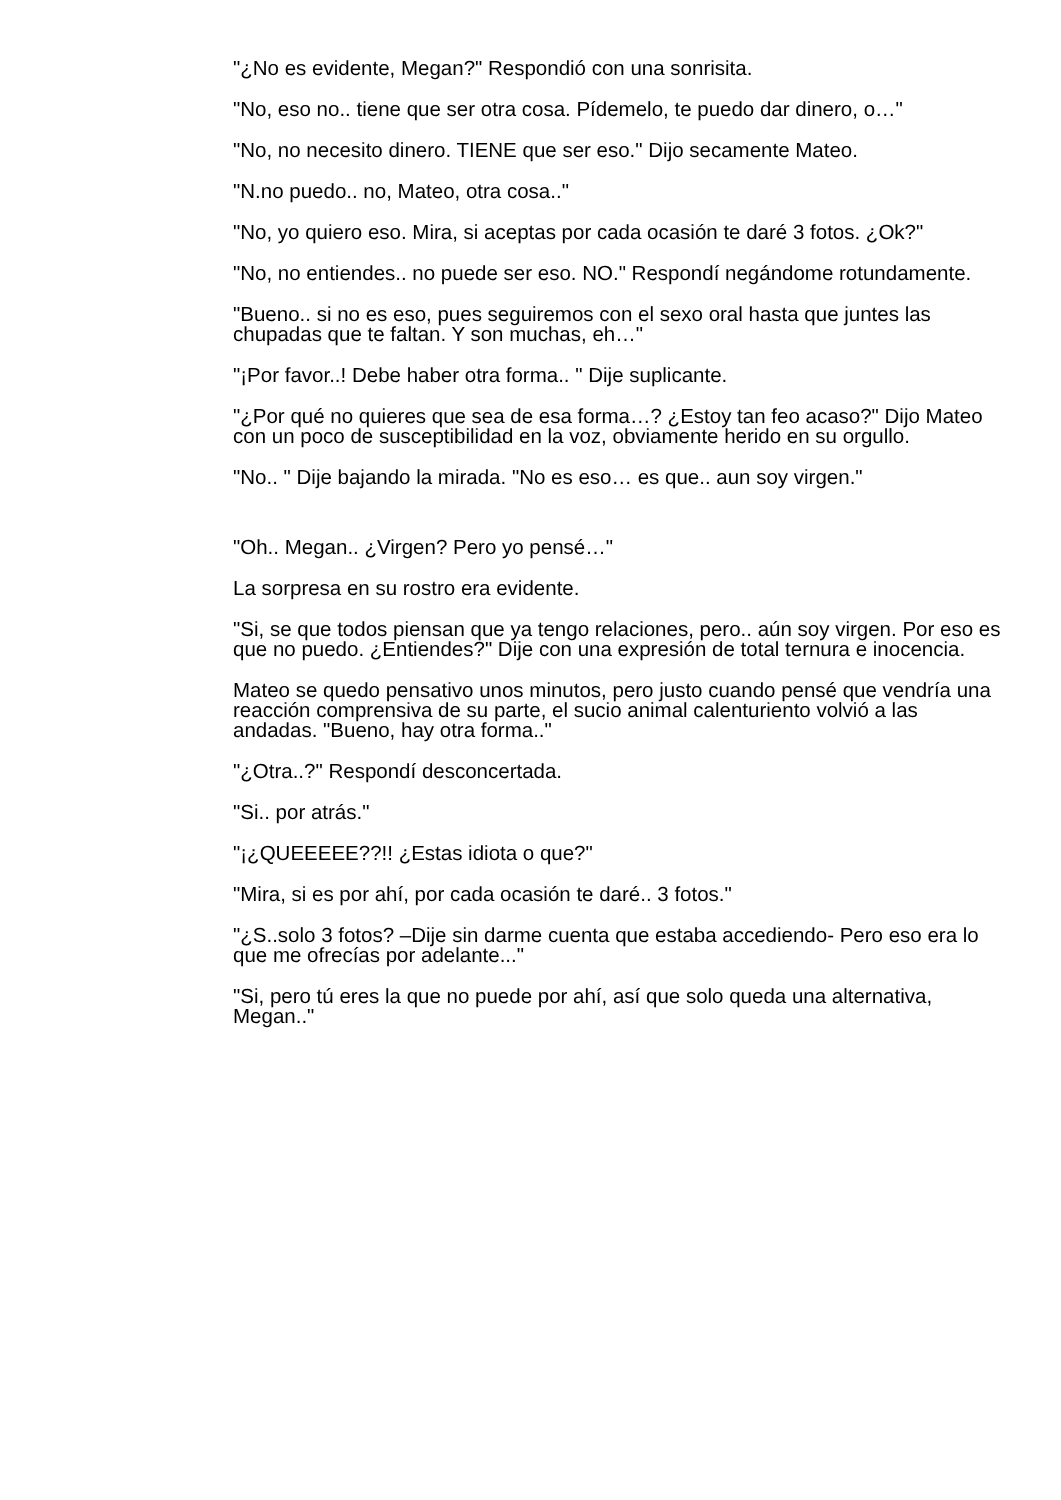"¿No es evidente, Megan?" Respondió con una sonrisita.
"No, eso no.. tiene que ser otra cosa. Pídemelo, te puedo dar dinero, o…"
"No, no necesito dinero. TIENE que ser eso." Dijo secamente Mateo.
"N.no puedo.. no, Mateo, otra cosa.."
"No, yo quiero eso. Mira, si aceptas por cada ocasión te daré 3 fotos. ¿Ok?"
"No, no entiendes.. no puede ser eso. NO." Respondí negándome rotundamente.
"Bueno.. si no es eso, pues seguiremos con el sexo oral hasta que juntes las chupadas que te faltan. Y son muchas, eh…"
"¡Por favor..! Debe haber otra forma.. " Dije suplicante.
"¿Por qué no quieres que sea de esa forma…? ¿Estoy tan feo acaso?" Dijo Mateo con un poco de susceptibilidad en la voz, obviamente herido en su orgullo.
"No.. " Dije bajando la mirada. "No es eso… es que.. aun soy virgen."
"Oh.. Megan.. ¿Virgen? Pero yo pensé…"
La sorpresa en su rostro era evidente.
"Si, se que todos piensan que ya tengo relaciones, pero.. aún soy virgen. Por eso es que no puedo. ¿Entiendes?" Dije con una expresión de total ternura e inocencia.
Mateo se quedo pensativo unos minutos, pero justo cuando pensé que vendría una reacción comprensiva de su parte, el sucio animal calenturiento volvió a las andadas. "Bueno, hay otra forma.."
"¿Otra..?" Respondí desconcertada.
"Si.. por atrás."
"¡¿QUEEEEE??!! ¿Estas idiota o que?"
"Mira, si es por ahí, por cada ocasión te daré.. 3 fotos."
"¿S..solo 3 fotos? –Dije sin darme cuenta que estaba accediendo- Pero eso era lo que me ofrecías por adelante..."
"Si, pero tú eres la que no puede por ahí, así que solo queda una alternativa, Megan.."